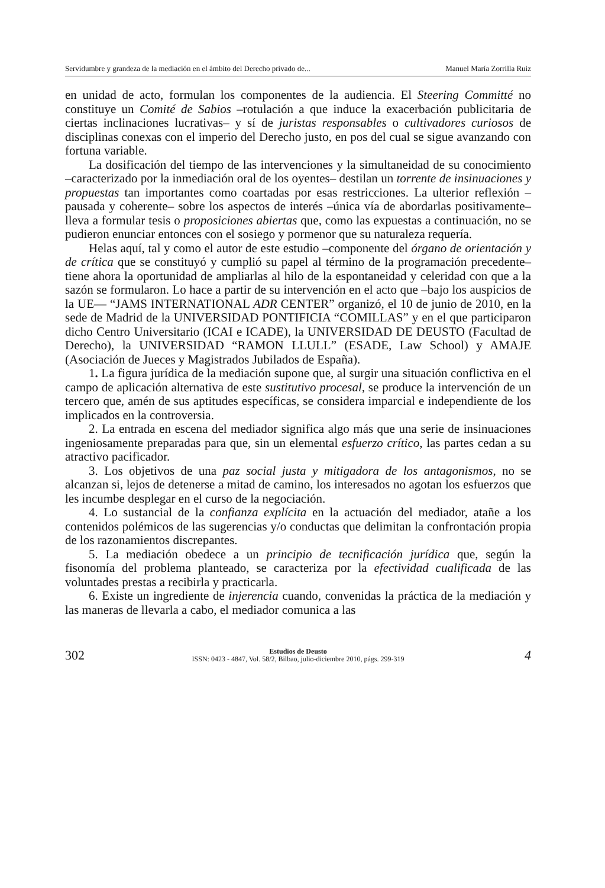Servidumbre y grandeza de la mediación en el ámbito del Derecho privado de... Manuel María Zorrilla Ruiz
en unidad de acto, formulan los componentes de la audiencia. El Steering Committé no constituye un Comité de Sabios –rotulación a que induce la exacerbación publicitaria de ciertas inclinaciones lucrativas– y sí de juristas responsables o cultivadores curiosos de disciplinas conexas con el imperio del Derecho justo, en pos del cual se sigue avanzando con fortuna variable.
La dosificación del tiempo de las intervenciones y la simultaneidad de su conocimiento –caracterizado por la inmediación oral de los oyentes– destilan un torrente de insinuaciones y propuestas tan importantes como coartadas por esas restricciones. La ulterior reflexión –pausada y coherente– sobre los aspectos de interés –única vía de abordarlas positivamente– lleva a formular tesis o proposiciones abiertas que, como las expuestas a continuación, no se pudieron enunciar entonces con el sosiego y pormenor que su naturaleza requería.
Helas aquí, tal y como el autor de este estudio –componente del órgano de orientación y de crítica que se constituyó y cumplió su papel al término de la programación precedente– tiene ahora la oportunidad de ampliarlas al hilo de la espontaneidad y celeridad con que a la sazón se formularon. Lo hace a partir de su intervención en el acto que –bajo los auspicios de la UE— “JAMS INTERNATIONAL ADR CENTER” organizó, el 10 de junio de 2010, en la sede de Madrid de la UNIVERSIDAD PONTIFICIA “COMILLAS” y en el que participaron dicho Centro Universitario (ICAI e ICADE), la UNIVERSIDAD DE DEUSTO (Facultad de Derecho), la UNIVERSIDAD “RAMON LLULL” (ESADE, Law School) y AMAJE (Asociación de Jueces y Magistrados Jubilados de España).
1. La figura jurídica de la mediación supone que, al surgir una situación conflictiva en el campo de aplicación alternativa de este sustitutivo procesal, se produce la intervención de un tercero que, amén de sus aptitudes específicas, se considera imparcial e independiente de los implicados en la controversia.
2. La entrada en escena del mediador significa algo más que una serie de insinuaciones ingeniosamente preparadas para que, sin un elemental esfuerzo crítico, las partes cedan a su atractivo pacificador.
3. Los objetivos de una paz social justa y mitigadora de los antagonismos, no se alcanzan si, lejos de detenerse a mitad de camino, los interesados no agotan los esfuerzos que les incumbe desplegar en el curso de la negociación.
4. Lo sustancial de la confianza explícita en la actuación del mediador, atañe a los contenidos polémicos de las sugerencias y/o conductas que delimitan la confrontación propia de los razonamientos discrepantes.
5. La mediación obedece a un principio de tecnificación jurídica que, según la fisonomía del problema planteado, se caracteriza por la efectividad cualificada de las voluntades prestas a recibirla y practicarla.
6. Existe un ingrediente de injerencia cuando, convenidas la práctica de la mediación y las maneras de llevarla a cabo, el mediador comunica a las
302
Estudios de Deusto
ISSN: 0423 - 4847, Vol. 58/2, Bilbao, julio-diciembre 2010, págs. 299-319
4